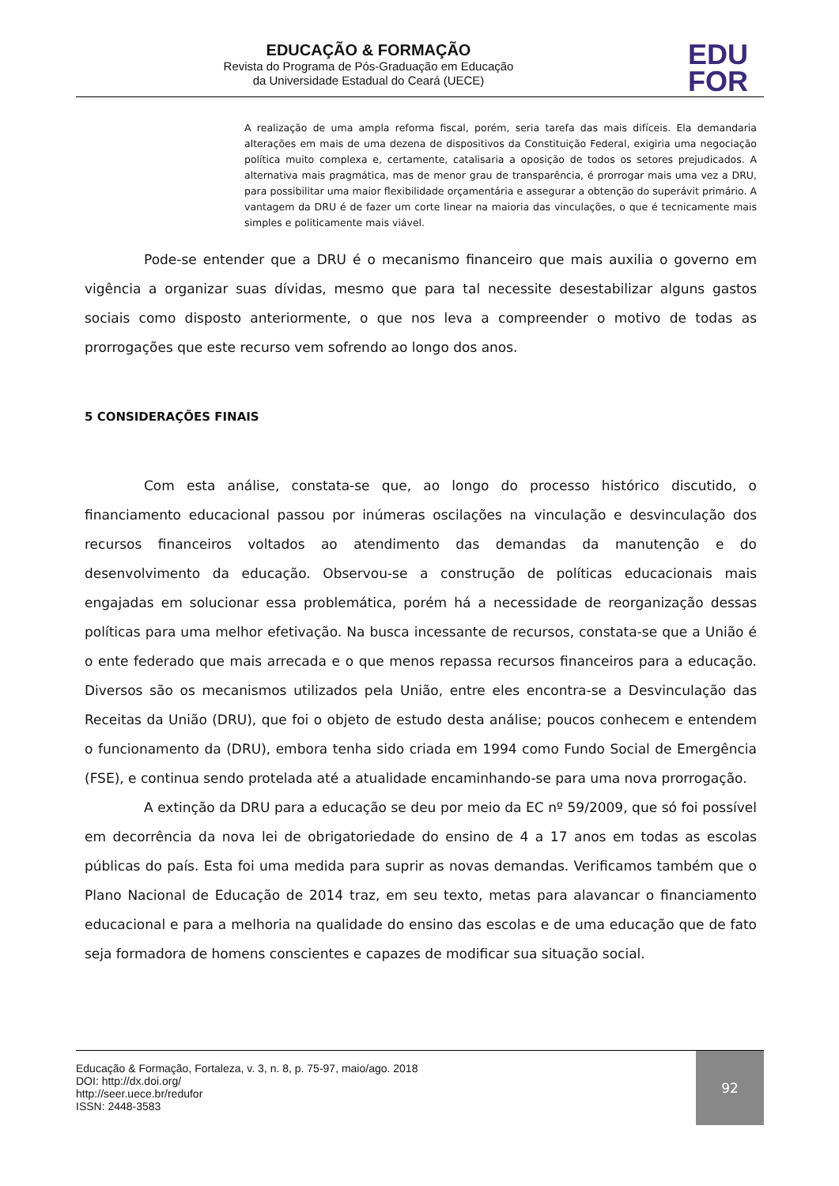EDUCAÇÃO & FORMAÇÃO
Revista do Programa de Pós-Graduação em Educação
da Universidade Estadual do Ceará (UECE)
EDU
FOR
A realização de uma ampla reforma fiscal, porém, seria tarefa das mais difíceis. Ela demandaria alterações em mais de uma dezena de dispositivos da Constituição Federal, exigiria uma negociação política muito complexa e, certamente, catalisaria a oposição de todos os setores prejudicados. A alternativa mais pragmática, mas de menor grau de transparência, é prorrogar mais uma vez a DRU, para possibilitar uma maior flexibilidade orçamentária e assegurar a obtenção do superávit primário. A vantagem da DRU é de fazer um corte linear na maioria das vinculações, o que é tecnicamente mais simples e politicamente mais viável.
Pode-se entender que a DRU é o mecanismo financeiro que mais auxilia o governo em vigência a organizar suas dívidas, mesmo que para tal necessite desestabilizar alguns gastos sociais como disposto anteriormente, o que nos leva a compreender o motivo de todas as prorrogações que este recurso vem sofrendo ao longo dos anos.
5 CONSIDERAÇÕES FINAIS
Com esta análise, constata-se que, ao longo do processo histórico discutido, o financiamento educacional passou por inúmeras oscilações na vinculação e desvinculação dos recursos financeiros voltados ao atendimento das demandas da manutenção e do desenvolvimento da educação. Observou-se a construção de políticas educacionais mais engajadas em solucionar essa problemática, porém há a necessidade de reorganização dessas políticas para uma melhor efetivação. Na busca incessante de recursos, constata-se que a União é o ente federado que mais arrecada e o que menos repassa recursos financeiros para a educação. Diversos são os mecanismos utilizados pela União, entre eles encontra-se a Desvinculação das Receitas da União (DRU), que foi o objeto de estudo desta análise; poucos conhecem e entendem o funcionamento da (DRU), embora tenha sido criada em 1994 como Fundo Social de Emergência (FSE), e continua sendo protelada até a atualidade encaminhando-se para uma nova prorrogação.
A extinção da DRU para a educação se deu por meio da EC nº 59/2009, que só foi possível em decorrência da nova lei de obrigatoriedade do ensino de 4 a 17 anos em todas as escolas públicas do país. Esta foi uma medida para suprir as novas demandas. Verificamos também que o Plano Nacional de Educação de 2014 traz, em seu texto, metas para alavancar o financiamento educacional e para a melhoria na qualidade do ensino das escolas e de uma educação que de fato seja formadora de homens conscientes e capazes de modificar sua situação social.
Educação & Formação, Fortaleza, v. 3, n. 8, p. 75-97, maio/ago. 2018
DOI: http://dx.doi.org/
http://seer.uece.br/redufor
ISSN: 2448-3583
92